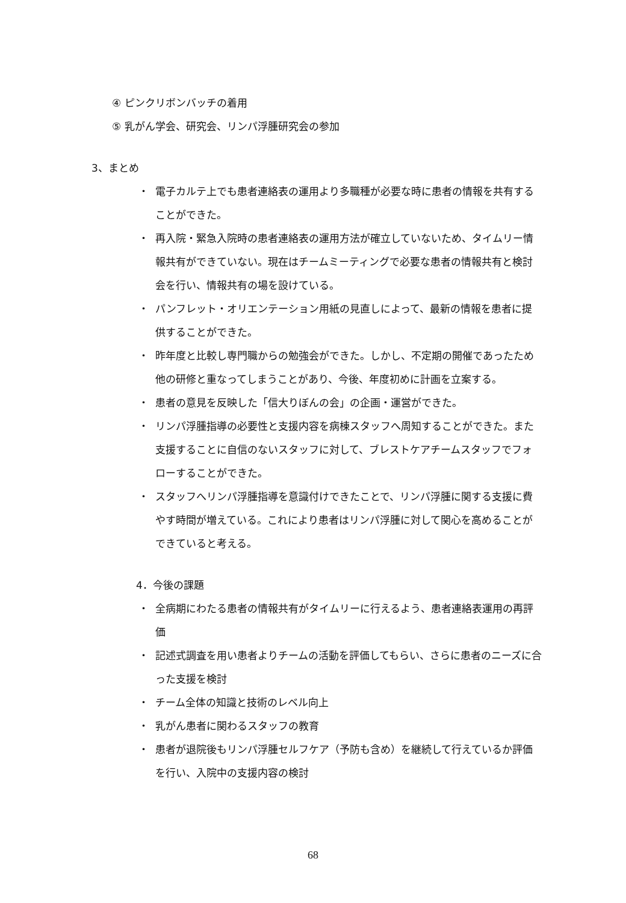④ ピンクリボンバッチの着用
⑤ 乳がん学会、研究会、リンパ浮腫研究会の参加
3、まとめ
・ 電子カルテ上でも患者連絡表の運用より多職種が必要な時に患者の情報を共有することができた。
・ 再入院・緊急入院時の患者連絡表の運用方法が確立していないため、タイムリー情報共有ができていない。現在はチームミーティングで必要な患者の情報共有と検討会を行い、情報共有の場を設けている。
・ パンフレット・オリエンテーション用紙の見直しによって、最新の情報を患者に提供することができた。
・ 昨年度と比較し専門職からの勉強会ができた。しかし、不定期の開催であったため他の研修と重なってしまうことがあり、今後、年度初めに計画を立案する。
・ 患者の意見を反映した「信大りぼんの会」の企画・運営ができた。
・ リンパ浮腫指導の必要性と支援内容を病棟スタッフへ周知することができた。また支援することに自信のないスタッフに対して、ブレストケアチームスタッフでフォローすることができた。
・ スタッフへリンパ浮腫指導を意識付けできたことで、リンパ浮腫に関する支援に費やす時間が増えている。これにより患者はリンパ浮腫に対して関心を高めることができていると考える。
4．今後の課題
・ 全病期にわたる患者の情報共有がタイムリーに行えるよう、患者連絡表運用の再評価
・ 記述式調査を用い患者よりチームの活動を評価してもらい、さらに患者のニーズに合った支援を検討
・ チーム全体の知識と技術のレベル向上
・ 乳がん患者に関わるスタッフの教育
・ 患者が退院後もリンパ浮腫セルフケア（予防も含め）を継続して行えているか評価を行い、入院中の支援内容の検討
68